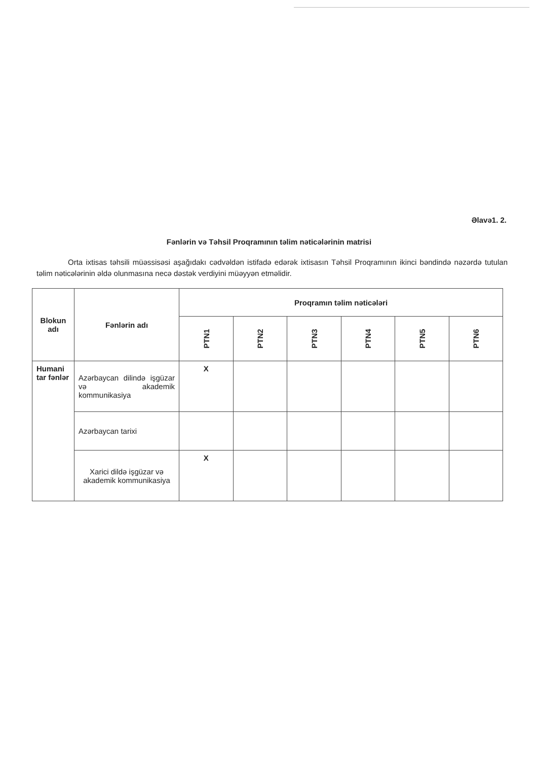Əlavə1. 2.
Fənlərin və Təhsil Proqramının təlim nəticələrinin matrisi
Orta ixtisas təhsili müəssisəsi aşağıdakı cədvəldən istifadə edərək ixtisasın Təhsil Proqramının ikinci bəndində nəzərdə tutulan təlim nəticələrinin əldə olunmasına necə dəstək verdiyini müəyyən etməlidir.
| Blokun adı | Fənlərin adı | Proqramın təlim nəticələri | | | | | |
| --- | --- | --- | --- | --- | --- | --- | --- |
| | | PTN1 | PTN2 | PTN3 | PTN4 | PTN5 | PTN6 |
| Humani tar fənlər | Azərbaycan dilində işgüzar və akademik kommunikasiya | X | | | | | |
| | Azərbaycan tarixi | | | | | | |
| | Xarici dildə işgüzar və akademik kommunikasiya | X | | | | | |